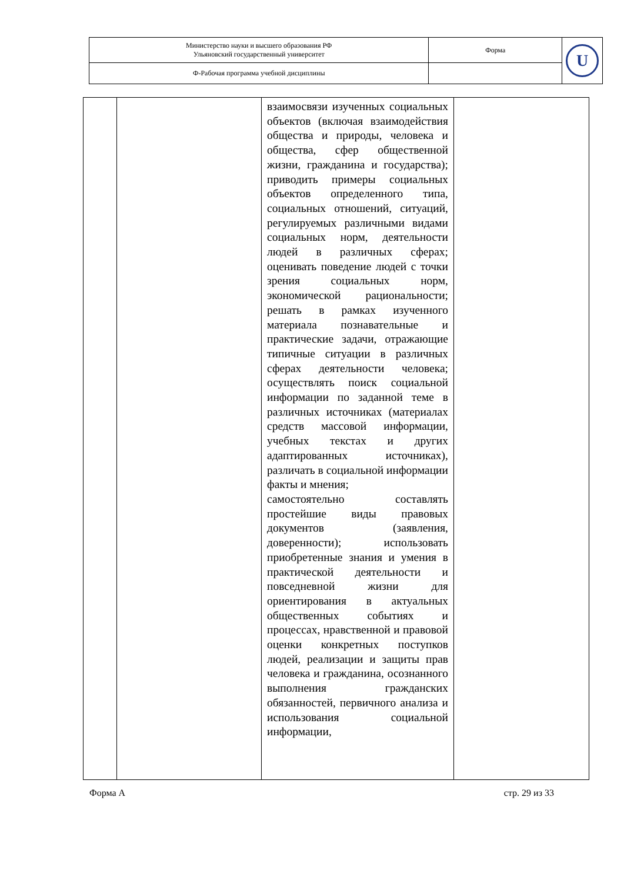| Министерство науки и высшего образования РФ Ульяновский государственный университет | Форма | U |
| Ф-Рабочая программа учебной дисциплины | | |
| | | взаимосвязи изученных социальных объектов (включая взаимодействия общества и природы, человека и общества, сфер общественной жизни, гражданина и государства); приводить примеры социальных объектов определенного типа, социальных отношений, ситуаций, регулируемых различными видами социальных норм, деятельности людей в различных сферах; оценивать поведение людей с точки зрения социальных норм, экономической рациональности; решать в рамках изученного материала познавательные и практические задачи, отражающие типичные ситуации в различных сферах деятельности человека; осуществлять поиск социальной информации по заданной теме в различных источниках (материалах средств массовой информации, учебных текстах и других адаптированных источниках), различать в социальной информации факты и мнения; самостоятельно составлять простейшие виды правовых документов (заявления, доверенности); использовать приобретенные знания и умения в практической деятельности и повседневной жизни для ориентирования в актуальных общественных событиях и процессах, нравственной и правовой оценки конкретных поступков людей, реализации и защиты прав человека и гражданина, осознанного выполнения гражданских обязанностей, первичного анализа и использования социальной информации, | |
Форма А стр. 29 из 33